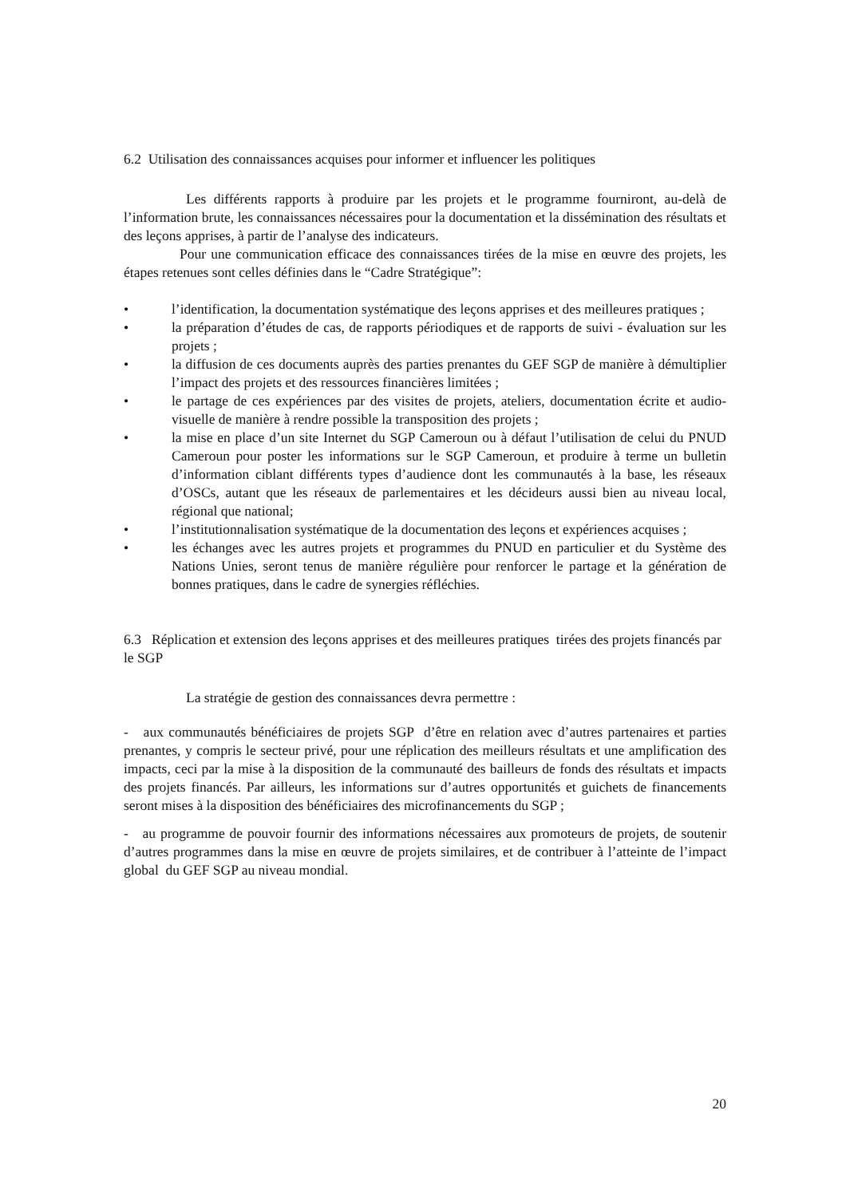6.2 Utilisation des connaissances acquises pour informer et influencer les politiques
Les différents rapports à produire par les projets et le programme fourniront, au-delà de l’information brute, les connaissances nécessaires pour la documentation et la dissémination des résultats et des leçons apprises, à partir de l’analyse des indicateurs.
Pour une communication efficace des connaissances tirées de la mise en œuvre des projets, les étapes retenues sont celles définies dans le “Cadre Stratégique”:
• l’identification, la documentation systématique des leçons apprises et des meilleures pratiques ;
• la préparation d’études de cas, de rapports périodiques et de rapports de suivi - évaluation sur les projets ;
• la diffusion de ces documents auprès des parties prenantes du GEF SGP de manière à démultiplier l’impact des projets et des ressources financières limitées ;
• le partage de ces expériences par des visites de projets, ateliers, documentation écrite et audio-visuelle de manière à rendre possible la transposition des projets ;
• la mise en place d’un site Internet du SGP Cameroun ou à défaut l’utilisation de celui du PNUD Cameroun pour poster les informations sur le SGP Cameroun, et produire à terme un bulletin d’information ciblant différents types d’audience dont les communautés à la base, les réseaux d’OSCs, autant que les réseaux de parlementaires et les décideurs aussi bien au niveau local, régional que national;
• l’institutionnalisation systématique de la documentation des leçons et expériences acquises ;
• les échanges avec les autres projets et programmes du PNUD en particulier et du Système des Nations Unies, seront tenus de manière régulière pour renforcer le partage et la génération de bonnes pratiques, dans le cadre de synergies réfléchies.
6.3 Réplication et extension des leçons apprises et des meilleures pratiques tirées des projets financés par le SGP
La stratégie de gestion des connaissances devra permettre :
- aux communautés bénéficiaires de projets SGP d’être en relation avec d’autres partenaires et parties prenantes, y compris le secteur privé, pour une réplication des meilleurs résultats et une amplification des impacts, ceci par la mise à la disposition de la communauté des bailleurs de fonds des résultats et impacts des projets financés. Par ailleurs, les informations sur d’autres opportunités et guichets de financements seront mises à la disposition des bénéficiaires des microfinancements du SGP ;
- au programme de pouvoir fournir des informations nécessaires aux promoteurs de projets, de soutenir d’autres programmes dans la mise en œuvre de projets similaires, et de contribuer à l’atteinte de l’impact global du GEF SGP au niveau mondial.
20